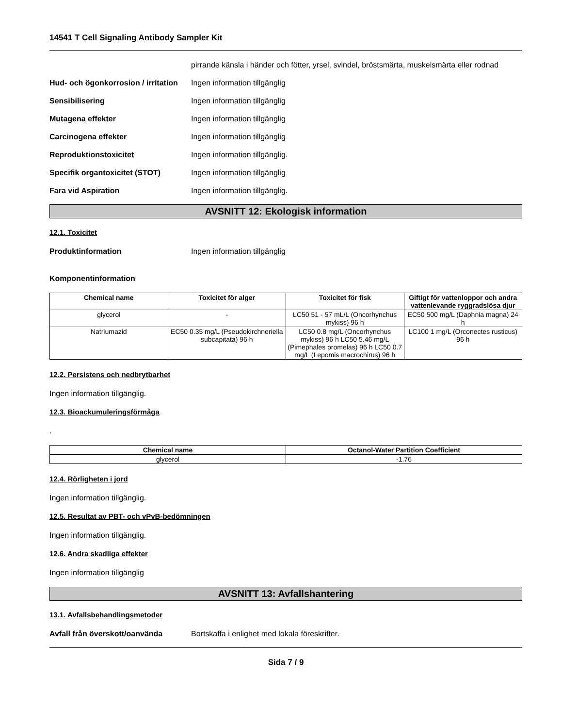14541 T Cell Signaling Antibody Sampler Kit
pirrande känsla i händer och fötter, yrsel, svindel, bröstsmärta, muskelsmärta eller rodnad
Hud- och ögonkorrosion / irritation
Ingen information tillgänglig
Sensibilisering Ingen information tillgänglig
Mutagena effekter Ingen information tillgänglig
Carcinogena effekter Ingen information tillgänglig
Reproduktionstoxicitet Ingen information tillgänglig.
Specifik organtoxicitet (STOT) Ingen information tillgänglig
Fara vid Aspiration Ingen information tillgänglig.
AVSNITT 12: Ekologisk information
12.1. Toxicitet
Produktinformation Ingen information tillgänglig
Komponentinformation
| Chemical name | Toxicitet för alger | Toxicitet för fisk | Giftigt för vattenloppor och andra vattenlevande ryggradslösa djur |
| --- | --- | --- | --- |
| glycerol | - | LC50 51 - 57 mL/L (Oncorhynchus mykiss) 96 h | EC50 500 mg/L (Daphnia magna) 24 h |
| Natriumazid | EC50 0.35 mg/L (Pseudokirchneriella subcapitata) 96 h | LC50 0.8 mg/L (Oncorhynchus mykiss) 96 h LC50 5.46 mg/L (Pimephales promelas) 96 h LC50 0.7 mg/L (Lepomis macrochirus) 96 h | LC100 1 mg/L (Orconectes rusticus) 96 h |
12.2. Persistens och nedbrytbarhet
Ingen information tillgänglig.
12.3. Bioackumuleringsförmåga
.
| Chemical name | Octanol-Water Partition Coefficient |
| --- | --- |
| glycerol | -1.76 |
12.4. Rörligheten i jord
Ingen information tillgänglig.
12.5. Resultat av PBT- och vPvB-bedömningen
Ingen information tillgänglig.
12.6. Andra skadliga effekter
Ingen information tillgänglig
AVSNITT 13: Avfallshantering
13.1. Avfallsbehandlingsmetoder
Avfall från överskott/oanvända Bortskaffa i enlighet med lokala föreskrifter.
Sida 7 / 9